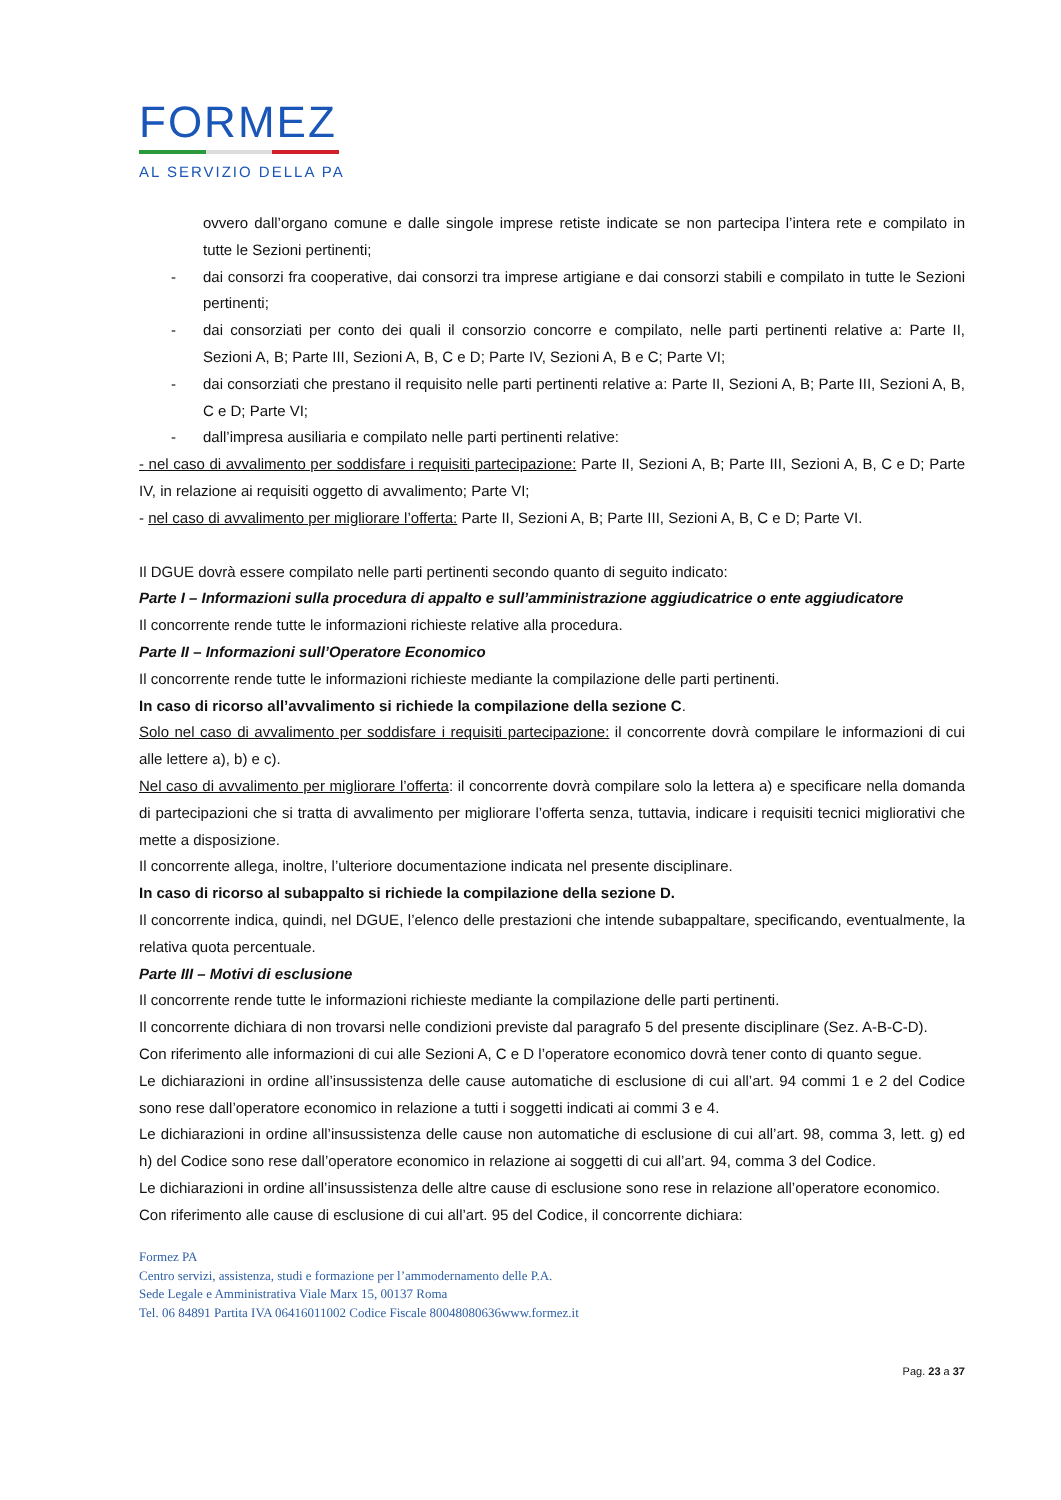FORMEZ
AL SERVIZIO DELLA PA
ovvero dall’organo comune e dalle singole imprese retiste indicate se non partecipa l’intera rete e compilato in tutte le Sezioni pertinenti;
- dai consorzi fra cooperative, dai consorzi tra imprese artigiane e dai consorzi stabili e compilato in tutte le Sezioni pertinenti;
- dai consorziati per conto dei quali il consorzio concorre e compilato, nelle parti pertinenti relative a: Parte II, Sezioni A, B; Parte III, Sezioni A, B, C e D; Parte IV, Sezioni A, B e C; Parte VI;
- dai consorziati che prestano il requisito nelle parti pertinenti relative a: Parte II, Sezioni A, B; Parte III, Sezioni A, B, C e D; Parte VI;
- dall’impresa ausiliaria e compilato nelle parti pertinenti relative:
- nel caso di avvalimento per soddisfare i requisiti partecipazione: Parte II, Sezioni A, B; Parte III, Sezioni A, B, C e D; Parte IV, in relazione ai requisiti oggetto di avvalimento; Parte VI;
- nel caso di avvalimento per migliorare l’offerta: Parte II, Sezioni A, B; Parte III, Sezioni A, B, C e D; Parte VI.
Il DGUE dovrà essere compilato nelle parti pertinenti secondo quanto di seguito indicato:
Parte I – Informazioni sulla procedura di appalto e sull’amministrazione aggiudicatrice o ente aggiudicatore
Il concorrente rende tutte le informazioni richieste relative alla procedura.
Parte II – Informazioni sull’Operatore Economico
Il concorrente rende tutte le informazioni richieste mediante la compilazione delle parti pertinenti.
In caso di ricorso all’avvalimento si richiede la compilazione della sezione C.
Solo nel caso di avvalimento per soddisfare i requisiti partecipazione: il concorrente dovrà compilare le informazioni di cui alle lettere a), b) e c).
Nel caso di avvalimento per migliorare l’offerta: il concorrente dovrà compilare solo la lettera a) e specificare nella domanda di partecipazioni che si tratta di avvalimento per migliorare l’offerta senza, tuttavia, indicare i requisiti tecnici migliorativi che mette a disposizione.
Il concorrente allega, inoltre, l’ulteriore documentazione indicata nel presente disciplinare.
In caso di ricorso al subappalto si richiede la compilazione della sezione D.
Il concorrente indica, quindi, nel DGUE, l’elenco delle prestazioni che intende subappaltare, specificando, eventualmente, la relativa quota percentuale.
Parte III – Motivi di esclusione
Il concorrente rende tutte le informazioni richieste mediante la compilazione delle parti pertinenti.
Il concorrente dichiara di non trovarsi nelle condizioni previste dal paragrafo 5 del presente disciplinare (Sez. A-B-C-D).
Con riferimento alle informazioni di cui alle Sezioni A, C e D l’operatore economico dovrà tener conto di quanto segue.
Le dichiarazioni in ordine all’insussistenza delle cause automatiche di esclusione di cui all’art. 94 commi 1 e 2 del Codice sono rese dall’operatore economico in relazione a tutti i soggetti indicati ai commi 3 e 4.
Le dichiarazioni in ordine all’insussistenza delle cause non automatiche di esclusione di cui all’art. 98, comma 3, lett. g) ed h) del Codice sono rese dall’operatore economico in relazione ai soggetti di cui all’art. 94, comma 3 del Codice.
Le dichiarazioni in ordine all’insussistenza delle altre cause di esclusione sono rese in relazione all’operatore economico.
Con riferimento alle cause di esclusione di cui all’art. 95 del Codice, il concorrente dichiara:
Formez PA
Centro servizi, assistenza, studi e formazione per l’ammodernamento delle P.A.
Sede Legale e Amministrativa Viale Marx 15, 00137 Roma
Tel. 06 84891 Partita IVA 06416011002 Codice Fiscale 80048080636www.formez.it
Pag. 23 a 37